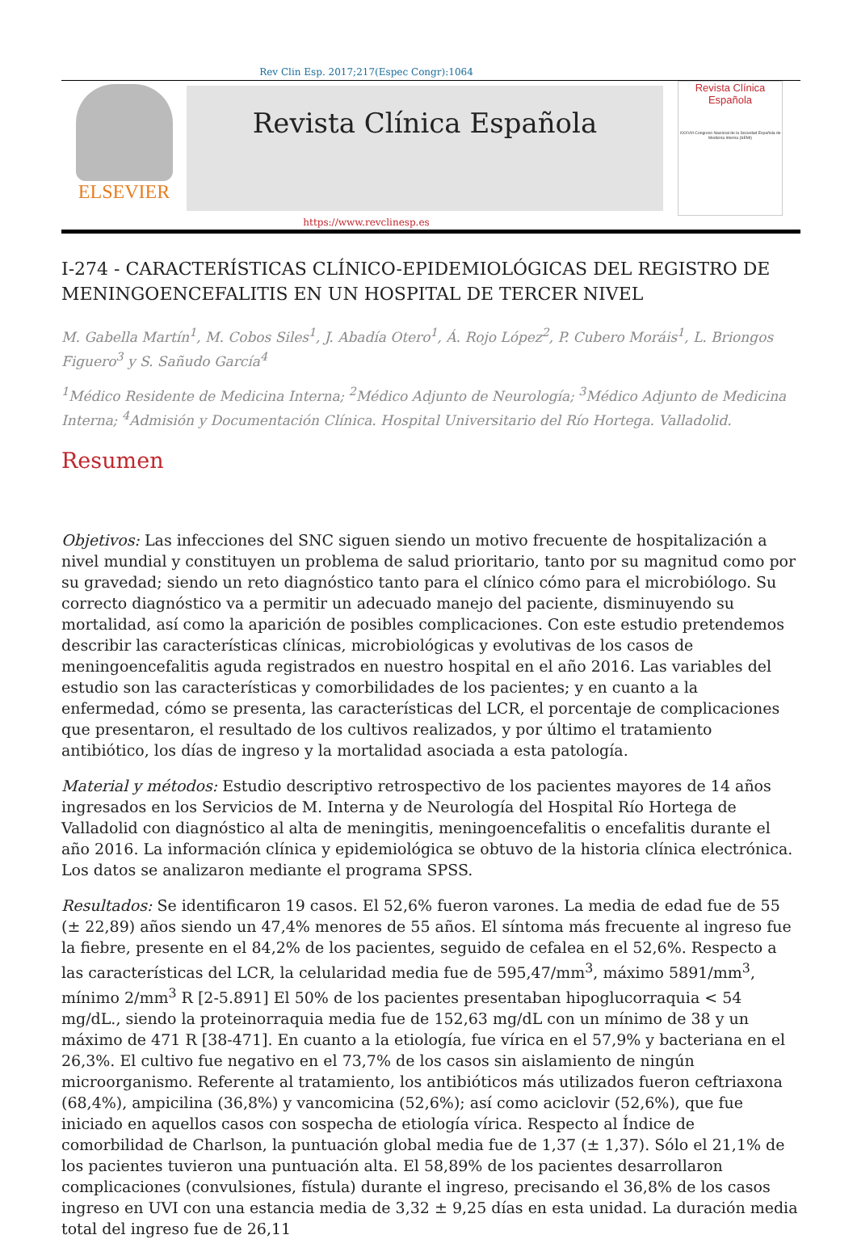Rev Clin Esp. 2017;217(Espec Congr):1064
ELSEVIER
Revista Clínica Española
Revista Clínica
Española
XXXVIII Congreso Nacional de la Sociedad Española de Medicina Interna (SEMI)
https://www.revclinesp.es
I-274 - CARACTERÍSTICAS CLÍNICO-EPIDEMIOLÓGICAS DEL REGISTRO DE MENINGOENCEFALITIS EN UN HOSPITAL DE TERCER NIVEL
M. Gabella Martín<sup>1</sup>, M. Cobos Siles<sup>1</sup>, J. Abadía Otero<sup>1</sup>, Á. Rojo López<sup>2</sup>, P. Cubero Moráis<sup>1</sup>, L. Briongos Figuero<sup>3</sup> y S. Sañudo García<sup>4</sup>
<sup>1</sup> Médico Residente de Medicina Interna; <sup>2</sup>Médico Adjunto de Neurología; <sup>3</sup>Médico Adjunto de Medicina Interna; <sup>4</sup>Admisión y Documentación Clínica. Hospital Universitario del Río Hortega. Valladolid.
Resumen
Objetivos: Las infecciones del SNC siguen siendo un motivo frecuente de hospitalización a nivel mundial y constituyen un problema de salud prioritario, tanto por su magnitud como por su gravedad; siendo un reto diagnóstico tanto para el clínico cómo para el microbiólogo. Su correcto diagnóstico va a permitir un adecuado manejo del paciente, disminuyendo su mortalidad, así como la aparición de posibles complicaciones. Con este estudio pretendemos describir las características clínicas, microbiológicas y evolutivas de los casos de meningoencefalitis aguda registrados en nuestro hospital en el año 2016. Las variables del estudio son las características y comorbilidades de los pacientes; y en cuanto a la enfermedad, cómo se presenta, las características del LCR, el porcentaje de complicaciones que presentaron, el resultado de los cultivos realizados, y por último el tratamiento antibiótico, los días de ingreso y la mortalidad asociada a esta patología.
Material y métodos: Estudio descriptivo retrospectivo de los pacientes mayores de 14 años ingresados en los Servicios de M. Interna y de Neurología del Hospital Río Hortega de Valladolid con diagnóstico al alta de meningitis, meningoencefalitis o encefalitis durante el año 2016. La información clínica y epidemiológica se obtuvo de la historia clínica electrónica. Los datos se analizaron mediante el programa SPSS.
Resultados: Se identificaron 19 casos. El 52,6% fueron varones. La media de edad fue de 55 (± 22,89) años siendo un 47,4% menores de 55 años. El síntoma más frecuente al ingreso fue la fiebre, presente en el 84,2% de los pacientes, seguido de cefalea en el 52,6%. Respecto a las características del LCR, la celularidad media fue de 595,47/mm<sup>3</sup>, máximo 5891/mm<sup>3</sup>, mínimo 2/mm<sup>3</sup> R [2-5.891] El 50% de los pacientes presentaban hipoglucorraquia < 54 mg/dL., siendo la proteinorraquia media fue de 152,63 mg/dL con un mínimo de 38 y un máximo de 471 R [38-471]. En cuanto a la etiología, fue vírica en el 57,9% y bacteriana en el 26,3%. El cultivo fue negativo en el 73,7% de los casos sin aislamiento de ningún microorganismo. Referente al tratamiento, los antibióticos más utilizados fueron ceftriaxona (68,4%), ampicilina (36,8%) y vancomicina (52,6%); así como aciclovir (52,6%), que fue iniciado en aquellos casos con sospecha de etiología vírica. Respecto al Índice de comorbilidad de Charlson, la puntuación global media fue de 1,37 (± 1,37). Sólo el 21,1% de los pacientes tuvieron una puntuación alta. El 58,89% de los pacientes desarrollaron complicaciones (convulsiones, fístula) durante el ingreso, precisando el 36,8% de los casos ingreso en UVI con una estancia media de 3,32 ± 9,25 días en esta unidad. La duración media total del ingreso fue de 26,11